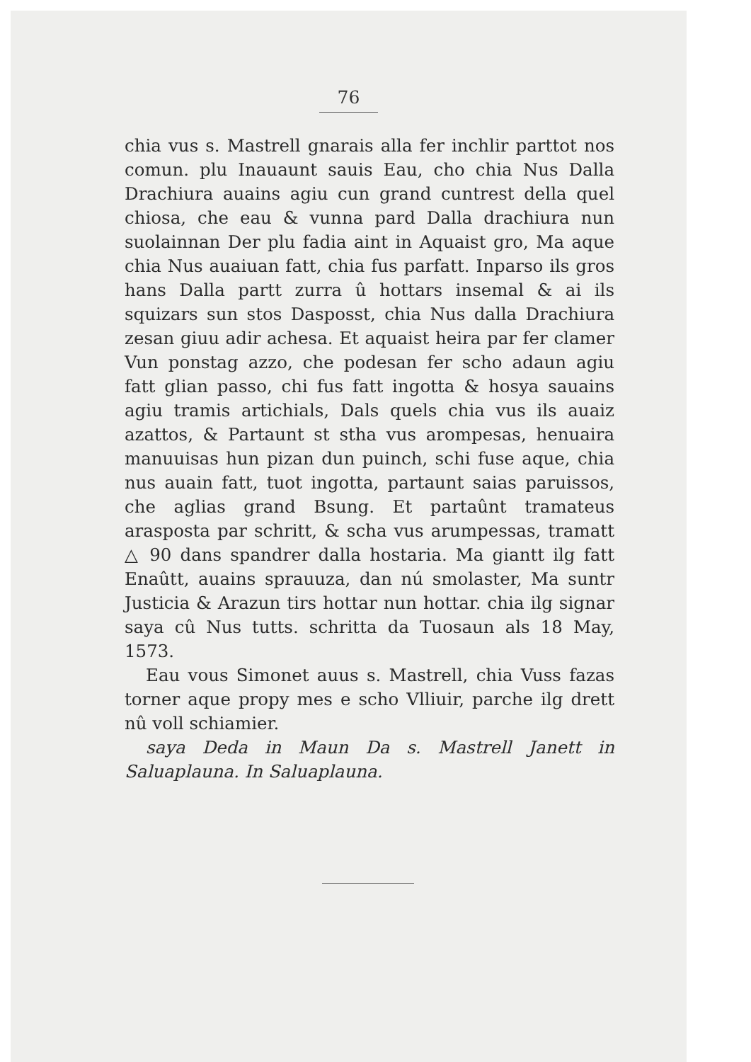76
chia vus s. Mastrell gnarais alla fer inchlir parttot nos comun. plu Inauaunt sauis Eau, cho chia Nus Dalla Drachiura auains agiu cun grand cuntrest della quel chiosa, che eau & vunna pard Dalla drachiura nun suolainnan Der plu fadia aint in Aquaist gro, Ma aque chia Nus auaiuan fatt, chia fus parfatt. Inparso ils gros hans Dalla partt zurra û hottars insemal & ai ils squizars sun stos Dasposst, chia Nus dalla Drachiura zesan giuu adir achesa. Et aquaist heira par fer clamer Vun ponstag azzo, che podesan fer scho adaun agiu fatt glian passo, chi fus fatt ingotta & hosya sauains agiu tramis artichials, Dals quels chia vus ils auaiz azattos, & Partaunt st stha vus arompesas, henuaira manuuisas hun pizan dun puinch, schi fuse aque, chia nus auain fatt, tuot ingotta, partaunt saias paruissos, che aglias grand Bsung. Et partaûnt tramateus arasposta par schritt, & scha vus arumpessas, tramatt △ 90 dans spandrer dalla hostaria. Ma giantt ilg fatt Enaûtt, auains sprauuza, dan nú smolaster, Ma suntr Justicia & Arazun tirs hottar nun hottar. chia ilg signar saya cû Nus tutts. schritta da Tuosaun als 18 May, 1573.
Eau vous Simonet auus s. Mastrell, chia Vuss fazas torner aque propy mes e scho Vlliuir, parche ilg drett nû voll schiamier.
saya Deda in Maun Da s. Mastrell Janett in Saluaplauna. In Saluaplauna.